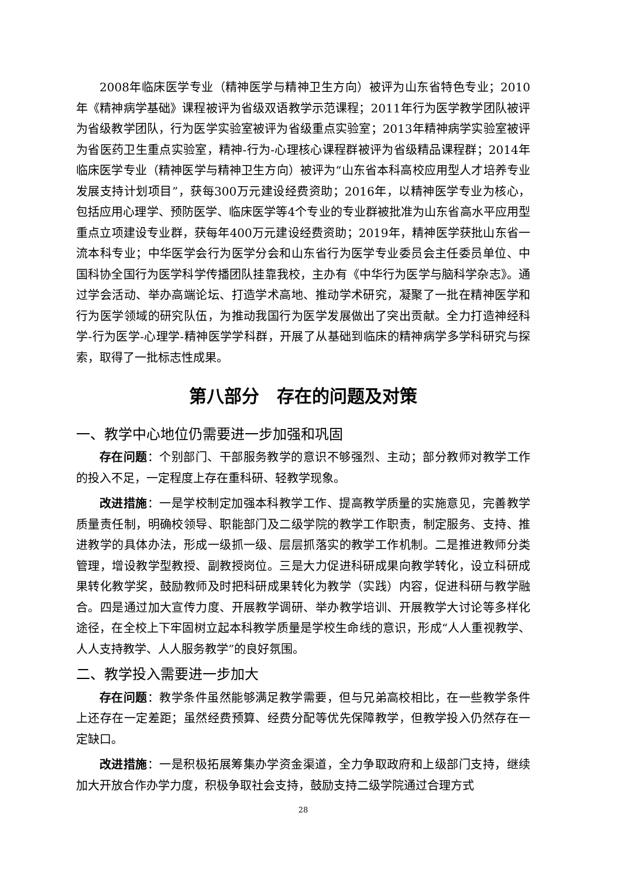2008年临床医学专业（精神医学与精神卫生方向）被评为山东省特色专业；2010年《精神病学基础》课程被评为省级双语教学示范课程；2011年行为医学教学团队被评为省级教学团队，行为医学实验室被评为省级重点实验室；2013年精神病学实验室被评为省医药卫生重点实验室，精神-行为-心理核心课程群被评为省级精品课程群；2014年临床医学专业（精神医学与精神卫生方向）被评为“山东省本科高校应用型人才培养专业发展支持计划项目”，获每300万元建设经费资助；2016年，以精神医学专业为核心，包括应用心理学、预防医学、临床医学等4个专业的专业群被批准为山东省高水平应用型重点立项建设专业群，获每年400万元建设经费资助；2019年，精神医学获批山东省一流本科专业；中华医学会行为医学分会和山东省行为医学专业委员会主任委员单位、中国科协全国行为医学科学传播团队挂靠我校，主办有《中华行为医学与脑科学杂志》。通过学会活动、举办高端论坛、打造学术高地、推动学术研究，凝聚了一批在精神医学和行为医学领域的研究队伍，为推动我国行为医学发展做出了突出贡献。全力打造神经科学-行为医学-心理学-精神医学学科群，开展了从基础到临床的精神病学多学科研究与探索，取得了一批标志性成果。
第八部分　存在的问题及对策
一、教学中心地位仍需要进一步加强和巩固
存在问题：个别部门、干部服务教学的意识不够强烈、主动；部分教师对教学工作的投入不足，一定程度上存在重科研、轻教学现象。
改进措施：一是学校制定加强本科教学工作、提高教学质量的实施意见，完善教学质量责任制，明确校领导、职能部门及二级学院的教学工作职责，制定服务、支持、推进教学的具体办法，形成一级抓一级、层层抓落实的教学工作机制。二是推进教师分类管理，增设教学型教授、副教授岗位。三是大力促进科研成果向教学转化，设立科研成果转化教学奖，鼓励教师及时把科研成果转化为教学（实践）内容，促进科研与教学融合。四是通过加大宣传力度、开展教学调研、举办教学培训、开展教学大讨论等多样化途径，在全校上下牢固树立起本科教学质量是学校生命线的意识，形成“人人重视教学、人人支持教学、人人服务教学”的良好氛围。
二、教学投入需要进一步加大
存在问题：教学条件虽然能够满足教学需要，但与兄弟高校相比，在一些教学条件上还存在一定差距；虽然经费预算、经费分配等优先保障教学，但教学投入仍然存在一定缺口。
改进措施：一是积极拓展筹集办学资金渠道，全力争取政府和上级部门支持，继续加大开放合作办学力度，积极争取社会支持，鼓励支持二级学院通过合理方式
28